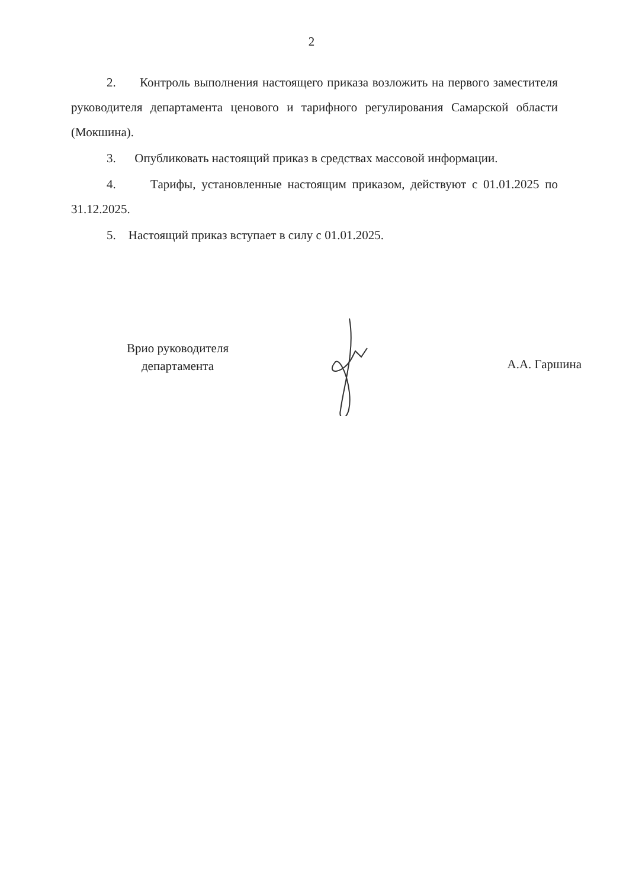2
2. Контроль выполнения настоящего приказа возложить на первого заместителя руководителя департамента ценового и тарифного регулирования Самарской области (Мокшина).
3. Опубликовать настоящий приказ в средствах массовой информации.
4. Тарифы, установленные настоящим приказом, действуют с 01.01.2025 по 31.12.2025.
5. Настоящий приказ вступает в силу с 01.01.2025.
Врио руководителя
департамента
А.А. Гаршина